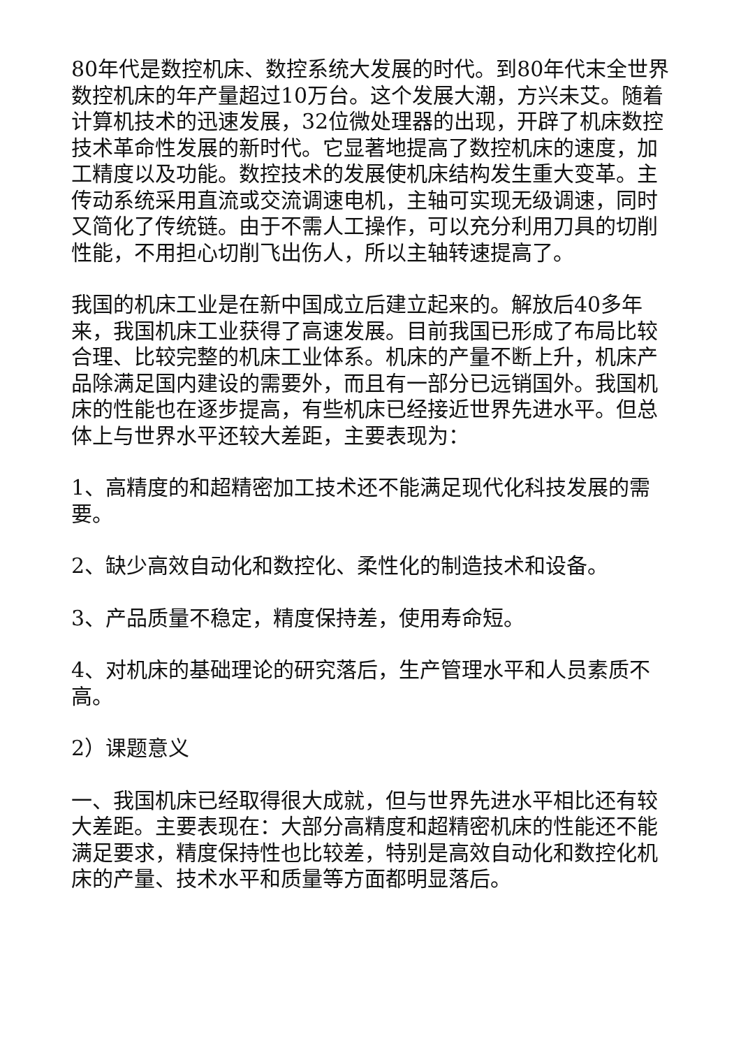80年代是数控机床、数控系统大发展的时代。到80年代末全世界数控机床的年产量超过10万台。这个发展大潮，方兴未艾。随着计算机技术的迅速发展，32位微处理器的出现，开辟了机床数控技术革命性发展的新时代。它显著地提高了数控机床的速度，加工精度以及功能。数控技术的发展使机床结构发生重大变革。主传动系统采用直流或交流调速电机，主轴可实现无级调速，同时又简化了传统链。由于不需人工操作，可以充分利用刀具的切削性能，不用担心切削飞出伤人，所以主轴转速提高了。
我国的机床工业是在新中国成立后建立起来的。解放后40多年来，我国机床工业获得了高速发展。目前我国已形成了布局比较合理、比较完整的机床工业体系。机床的产量不断上升，机床产品除满足国内建设的需要外，而且有一部分已远销国外。我国机床的性能也在逐步提高，有些机床已经接近世界先进水平。但总体上与世界水平还较大差距，主要表现为：
1、高精度的和超精密加工技术还不能满足现代化科技发展的需要。
2、缺少高效自动化和数控化、柔性化的制造技术和设备。
3、产品质量不稳定，精度保持差，使用寿命短。
4、对机床的基础理论的研究落后，生产管理水平和人员素质不高。
2）课题意义
一、我国机床已经取得很大成就，但与世界先进水平相比还有较大差距。主要表现在：大部分高精度和超精密机床的性能还不能满足要求，精度保持性也比较差，特别是高效自动化和数控化机床的产量、技术水平和质量等方面都明显落后。